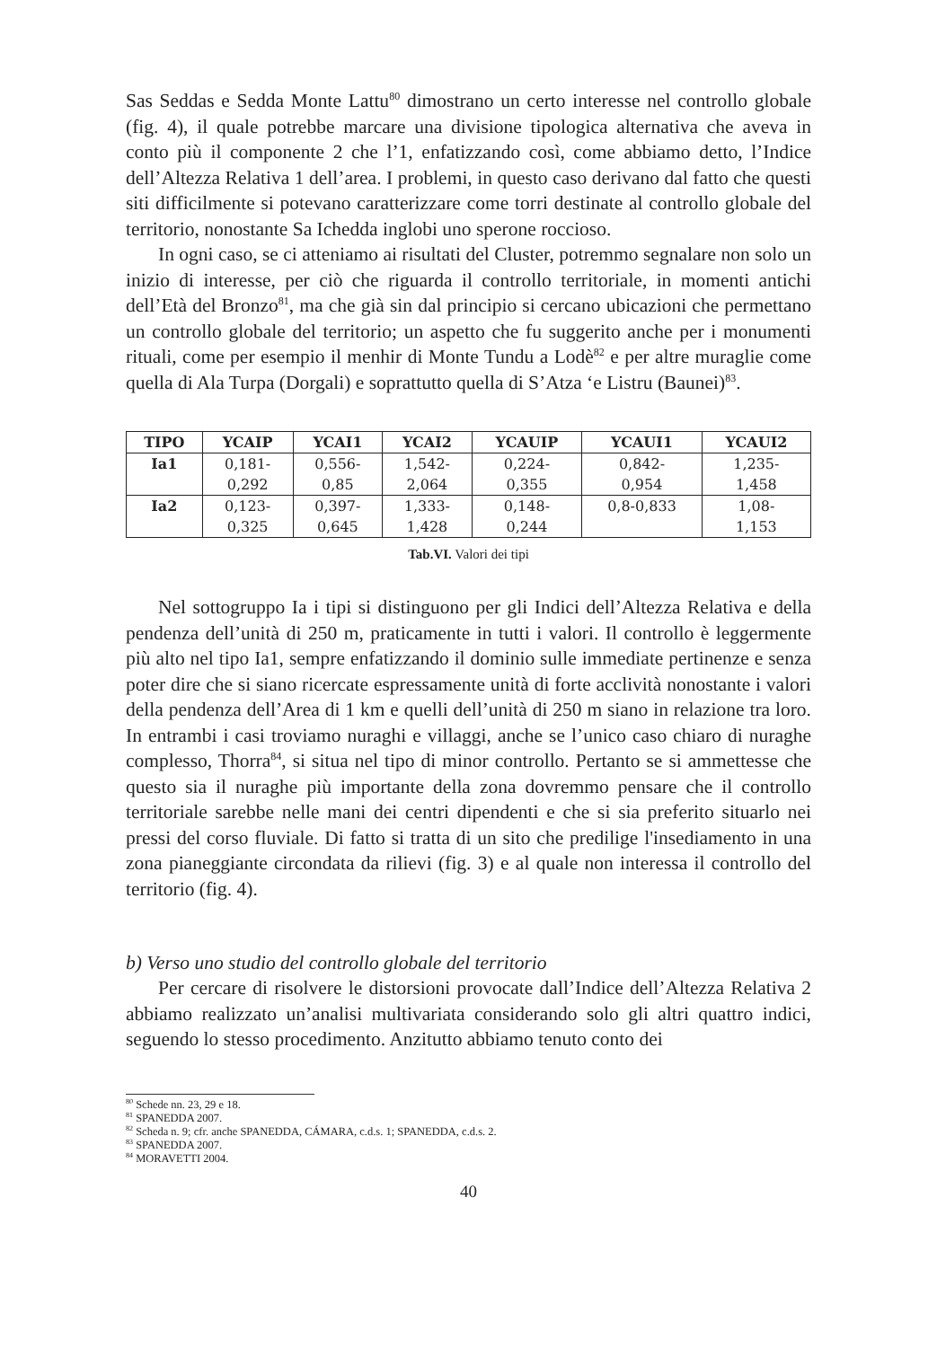Sas Seddas e Sedda Monte Lattu<sup>80</sup> dimostrano un certo interesse nel controllo globale (fig. 4), il quale potrebbe marcare una divisione tipologica alternativa che aveva in conto più il componente 2 che l’1, enfatizzando così, come abbiamo detto, l’Indice dell’Altezza Relativa 1 dell’area. I problemi, in questo caso derivano dal fatto che questi siti difficilmente si potevano caratterizzare come torri destinate al controllo globale del territorio, nonostante Sa Ichedda inglobi uno sperone roccioso.
In ogni caso, se ci atteniamo ai risultati del Cluster, potremmo segnalare non solo un inizio di interesse, per ciò che riguarda il controllo territoriale, in momenti antichi dell’Età del Bronzo<sup>81</sup>, ma che già sin dal principio si cercano ubicazioni che permettano un controllo globale del territorio; un aspetto che fu suggerito anche per i monumenti rituali, come per esempio il menhir di Monte Tundu a Lodè<sup>82</sup> e per altre muraglie come quella di Ala Turpa (Dorgali) e soprattutto quella di S’Atza ‘e Listru (Baunei)<sup>83</sup>.
| TIPO | YCAIP | YCAI1 | YCAI2 | YCAUIP | YCAUI1 | YCAUI2 |
| --- | --- | --- | --- | --- | --- | --- |
| Ia1 | 0,181- 0,292 | 0,556- 0,85 | 1,542- 2,064 | 0,224- 0,355 | 0,842- 0,954 | 1,235- 1,458 |
| Ia2 | 0,123- 0,325 | 0,397- 0,645 | 1,333- 1,428 | 0,148- 0,244 | 0,8-0,833 | 1,08- 1,153 |
Tab.VI. Valori dei tipi
Nel sottogruppo Ia i tipi si distinguono per gli Indici dell’Altezza Relativa e della pendenza dell’unità di 250 m, praticamente in tutti i valori. Il controllo è leggermente più alto nel tipo Ia1, sempre enfatizzando il dominio sulle immediate pertinenze e senza poter dire che si siano ricercate espressamente unità di forte acclività nonostante i valori della pendenza dell’Area di 1 km e quelli dell’unità di 250 m siano in relazione tra loro. In entrambi i casi troviamo nuraghi e villaggi, anche se l’unico caso chiaro di nuraghe complesso, Thorra<sup>84</sup>, si situa nel tipo di minor controllo. Pertanto se si ammettesse che questo sia il nuraghe più importante della zona dovremmo pensare che il controllo territoriale sarebbe nelle mani dei centri dipendenti e che si sia preferito situarlo nei pressi del corso fluviale. Di fatto si tratta di un sito che predilige l'insediamento in una zona pianeggiante circondata da rilievi (fig. 3) e al quale non interessa il controllo del territorio (fig. 4).
b) Verso uno studio del controllo globale del territorio
Per cercare di risolvere le distorsioni provocate dall’Indice dell’Altezza Relativa 2 abbiamo realizzato un’analisi multivariata considerando solo gli altri quattro indici, seguendo lo stesso procedimento. Anzitutto abbiamo tenuto conto dei
<sup>80</sup> Schede nn. 23, 29 e 18.
<sup>81</sup> SPANEDDA 2007.
<sup>82</sup> Scheda n. 9; cfr. anche SPANEDDA, CÁMARA, c.d.s. 1; SPANEDDA, c.d.s. 2.
<sup>83</sup> SPANEDDA 2007.
<sup>84</sup> MORAVETTI 2004.
40